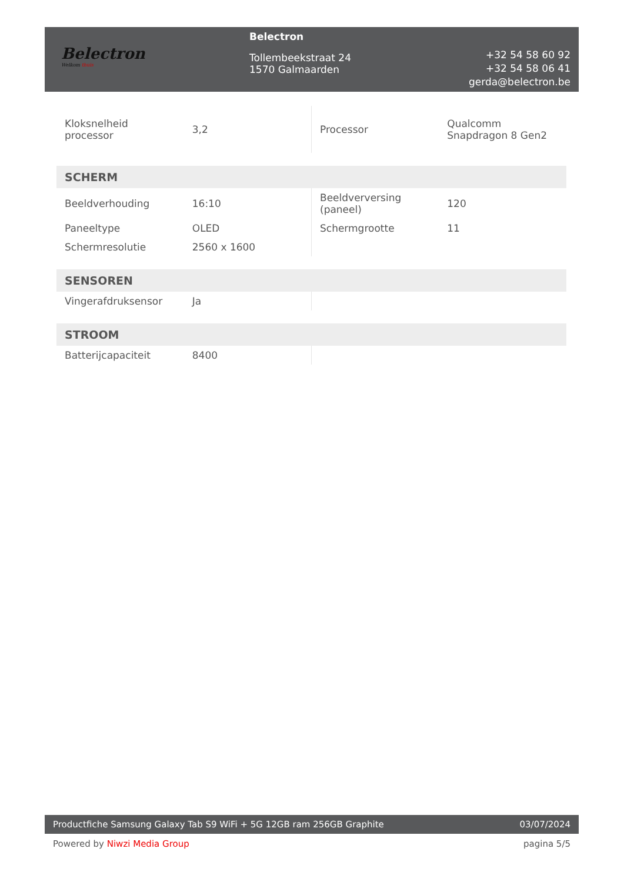Belectron
Welkom thuis
Belectron
Tollembeekstraat 24
1570 Galmaarden
+32 54 58 60 92
+32 54 58 06 41
gerda@belectron.be
| Kloksnelheid processor | 3,2 | Processor | Qualcomm Snapdragon 8 Gen2 |
| SCHERM | | | |
| Beeldverhouding | 16:10 | Beeldverversing (paneel) | 120 |
| Paneeltype | OLED | Schermgrootte | 11 |
| Schermresolutie | 2560 x 1600 | | |
| SENSOREN | | | |
| Vingerafdruksensor | Ja | | |
| STROOM | | | |
| Batterijcapaciteit | 8400 | | |
Productfiche Samsung Galaxy Tab S9 WiFi + 5G 12GB ram 256GB Graphite
03/07/2024
Powered by Niwzi Media Group pagina 5/5